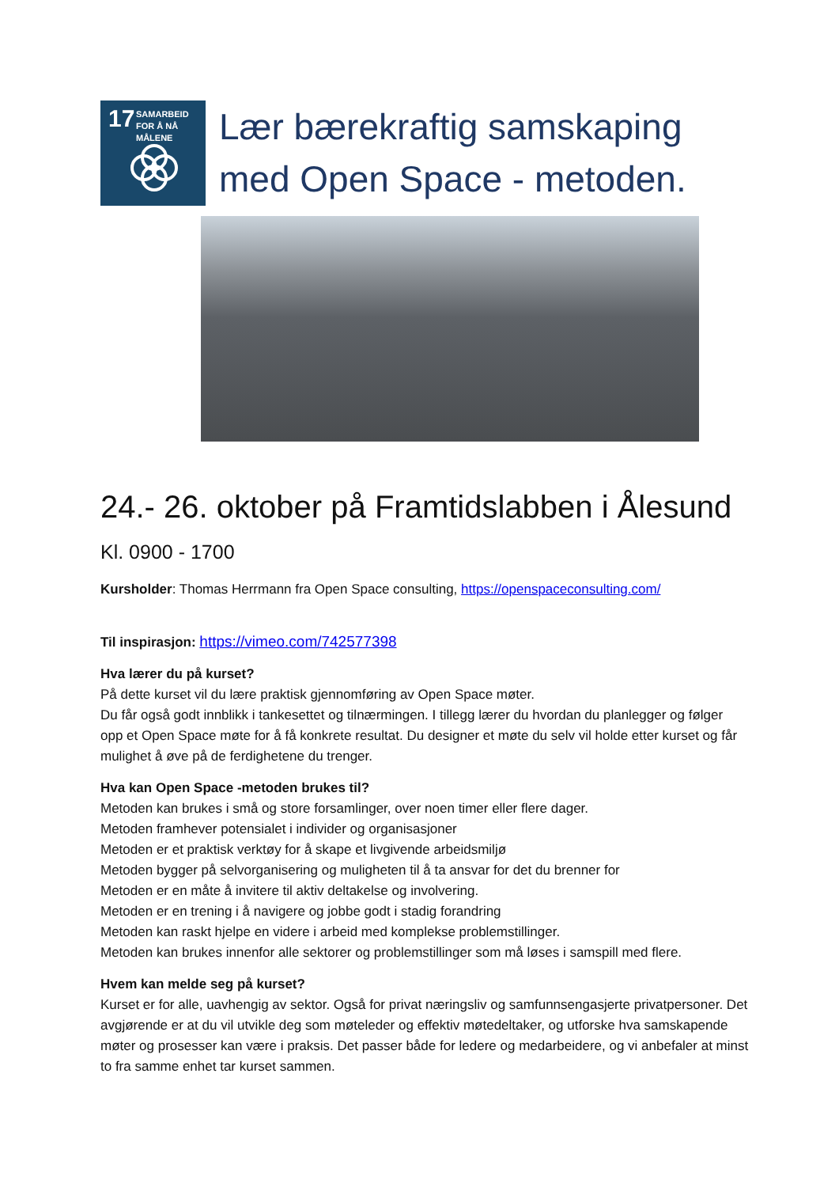17
SAMARBEID
FOR Å NÅ MÅLENE
Lær bærekraftig samskaping med Open Space - metoden.
24.- 26. oktober på Framtidslabben i Ålesund
Kl. 0900 - 1700
Kursholder: Thomas Herrmann fra Open Space consulting, https://openspaceconsulting.com/
Til inspirasjon: https://vimeo.com/742577398
Hva lærer du på kurset?
På dette kurset vil du lære praktisk gjennomføring av Open Space møter.
Du får også godt innblikk i tankesettet og tilnærmingen. I tillegg lærer du hvordan du planlegger og følger opp et Open Space møte for å få konkrete resultat. Du designer et møte du selv vil holde etter kurset og får mulighet å øve på de ferdighetene du trenger.
Hva kan Open Space -metoden brukes til?
Metoden kan brukes i små og store forsamlinger, over noen timer eller flere dager.
Metoden framhever potensialet i individer og organisasjoner
Metoden er et praktisk verktøy for å skape et livgivende arbeidsmiljø
Metoden bygger på selvorganisering og muligheten til å ta ansvar for det du brenner for
Metoden er en måte å invitere til aktiv deltakelse og involvering.
Metoden er en trening i å navigere og jobbe godt i stadig forandring
Metoden kan raskt hjelpe en videre i arbeid med komplekse problemstillinger.
Metoden kan brukes innenfor alle sektorer og problemstillinger som må løses i samspill med flere.
Hvem kan melde seg på kurset?
Kurset er for alle, uavhengig av sektor. Også for privat næringsliv og samfunnsengasjerte privatpersoner. Det avgjørende er at du vil utvikle deg som møteleder og effektiv møtedeltaker, og utforske hva samskapende møter og prosesser kan være i praksis. Det passer både for ledere og medarbeidere, og vi anbefaler at minst to fra samme enhet tar kurset sammen.